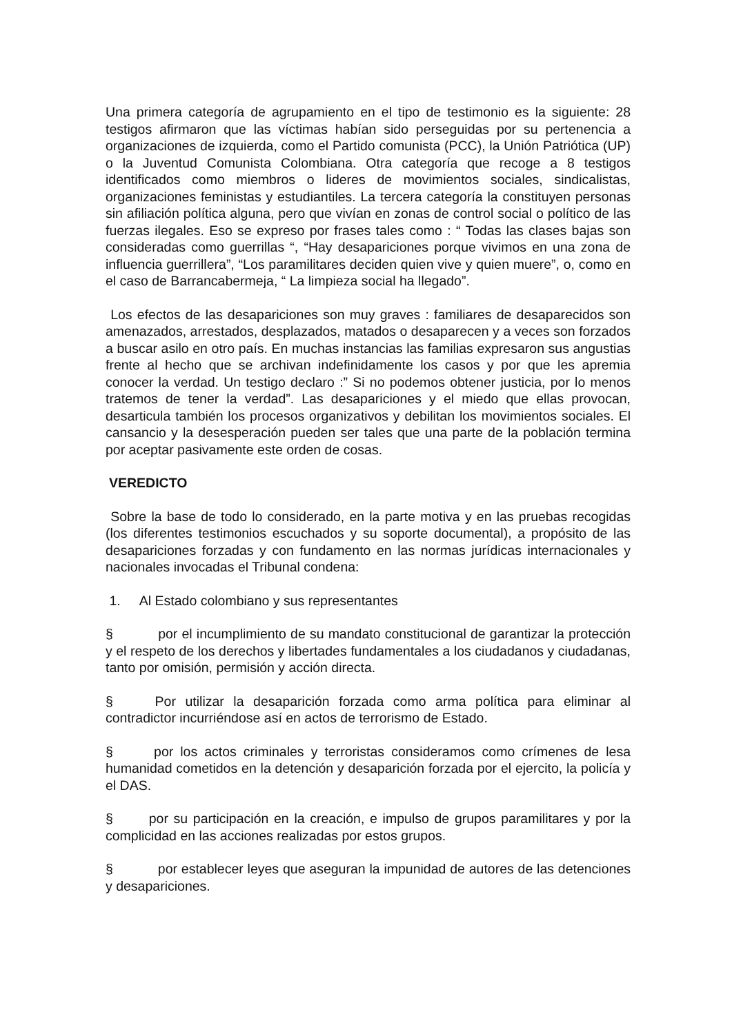Una primera categoría de agrupamiento en el tipo de testimonio es la siguiente: 28 testigos afirmaron que las víctimas habían sido perseguidas por su pertenencia a organizaciones de izquierda, como el Partido comunista (PCC), la Unión Patriótica (UP) o la Juventud Comunista Colombiana. Otra categoría que recoge a 8 testigos identificados como miembros o lideres de movimientos sociales, sindicalistas, organizaciones feministas y estudiantiles. La tercera categoría la constituyen personas sin afiliación política alguna, pero que vivían en zonas de control social o político de las fuerzas ilegales. Eso se expreso por frases tales como : “ Todas las clases bajas son consideradas como guerrillas “, “Hay desapariciones porque vivimos en una zona de influencia guerrillera”, “Los paramilitares deciden quien vive y quien muere”, o, como en el caso de Barrancabermeja, “ La limpieza social ha llegado”.
Los efectos de las desapariciones son muy graves : familiares de desaparecidos son amenazados, arrestados, desplazados, matados o desaparecen y a veces son forzados a buscar asilo en otro país. En muchas instancias las familias expresaron sus angustias frente al hecho que se archivan indefinidamente los casos y por que les apremia conocer la verdad. Un testigo declaro :” Si no podemos obtener justicia, por lo menos tratemos de tener la verdad”. Las desapariciones y el miedo que ellas provocan, desarticula también los procesos organizativos y debilitan los movimientos sociales. El cansancio y la desesperación pueden ser tales que una parte de la población termina por aceptar pasivamente este orden de cosas.
VEREDICTO
Sobre la base de todo lo considerado, en la parte motiva y en las pruebas recogidas (los diferentes testimonios escuchados y su soporte documental), a propósito de las desapariciones forzadas y con fundamento en las normas jurídicas internacionales y nacionales invocadas el Tribunal condena:
1. Al Estado colombiano y sus representantes
§ por el incumplimiento de su mandato constitucional de garantizar la protección y el respeto de los derechos y libertades fundamentales a los ciudadanos y ciudadanas, tanto por omisión, permisión y acción directa.
§ Por utilizar la desaparición forzada como arma política para eliminar al contradictor incurriéndose así en actos de terrorismo de Estado.
§ por los actos criminales y terroristas consideramos como crímenes de lesa humanidad cometidos en la detención y desaparición forzada por el ejercito, la policía y el DAS.
§ por su participación en la creación, e impulso de grupos paramilitares y por la complicidad en las acciones realizadas por estos grupos.
§ por establecer leyes que aseguran la impunidad de autores de las detenciones y desapariciones.